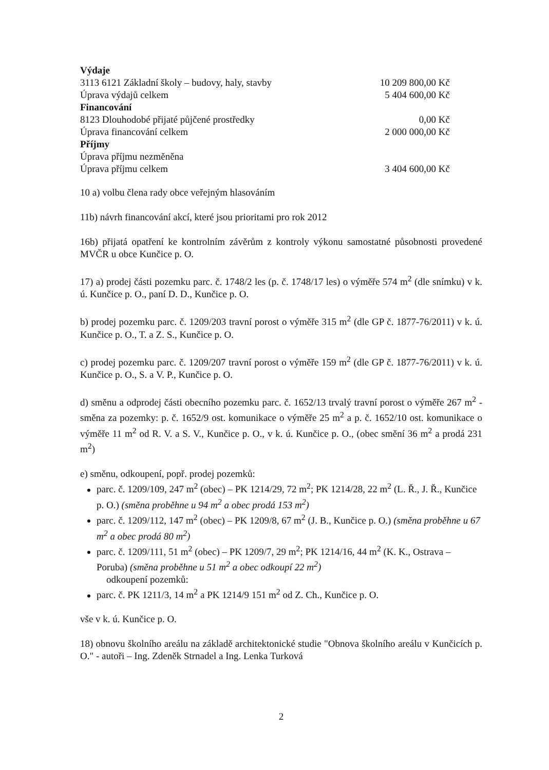| Výdaje | |
| 3113 6121 Základní školy – budovy, haly, stavby | 10 209 800,00 Kč |
| Úprava výdajů celkem | 5 404 600,00 Kč |
| Financování | |
| 8123 Dlouhodobé přijaté půjčené prostředky | 0,00 Kč |
| Úprava financování celkem | 2 000 000,00 Kč |
| Příjmy | |
| Úprava příjmu nezměněna | |
| Úprava příjmu celkem | 3 404 600,00 Kč |
10 a) volbu člena rady obce veřejným hlasováním
11b) návrh financování akcí, které jsou prioritami pro rok 2012
16b) přijatá opatření ke kontrolním závěrům z kontroly výkonu samostatné působnosti provedené MVČR u obce Kunčice p. O.
17) a) prodej části pozemku parc. č. 1748/2 les (p. č. 1748/17 les) o výměře 574 m<sup>2</sup> (dle snímku) v k. ú. Kunčice p. O., paní D. D., Kunčice p. O.
b) prodej pozemku parc. č. 1209/203 travní porost o výměře 315 m<sup>2</sup> (dle GP č. 1877-76/2011) v k. ú. Kunčice p. O., T. a Z. S., Kunčice p. O.
c) prodej pozemku parc. č. 1209/207 travní porost o výměře 159 m<sup>2</sup> (dle GP č. 1877-76/2011) v k. ú. Kunčice p. O., S. a V. P., Kunčice p. O.
d) směnu a odprodej části obecního pozemku parc. č. 1652/13 trvalý travní porost o výměře 267 m<sup>2</sup> - směna za pozemky: p. č. 1652/9 ost. komunikace o výměře 25 m<sup>2</sup> a p. č. 1652/10 ost. komunikace o výměře 11 m<sup>2</sup> od R. V. a S. V., Kunčice p. O., v k. ú. Kunčice p. O., (obec smění 36 m<sup>2</sup> a prodá 231 m<sup>2</sup>)
e) směnu, odkoupení, popř. prodej pozemků:
parc. č. 1209/109, 247 m<sup>2</sup> (obec) – PK 1214/29, 72 m<sup>2</sup>; PK 1214/28, 22 m<sup>2</sup> (L. Ř., J. Ř., Kunčice p. O.) (směna proběhne u 94 m<sup>2</sup> a obec prodá 153 m<sup>2</sup>)
parc. č. 1209/112, 147 m<sup>2</sup> (obec) – PK 1209/8, 67 m<sup>2</sup> (J. B., Kunčice p. O.) (směna proběhne u 67 m<sup>2</sup> a obec prodá 80 m<sup>2</sup>)
parc. č. 1209/111, 51 m<sup>2</sup> (obec) – PK 1209/7, 29 m<sup>2</sup>; PK 1214/16, 44 m<sup>2</sup> (K. K., Ostrava – Poruba) (směna proběhne u 51 m<sup>2</sup> a obec odkoupí 22 m<sup>2</sup>)
odkoupení pozemků:
parc. č. PK 1211/3, 14 m<sup>2</sup> a PK 1214/9 151 m<sup>2</sup> od Z. Ch., Kunčice p. O.
vše v k. ú. Kunčice p. O.
18) obnovu školního areálu na základě architektonické studie "Obnova školního areálu v Kunčicích p. O." - autoři – Ing. Zdeněk Strnadel a Ing. Lenka Turková
2